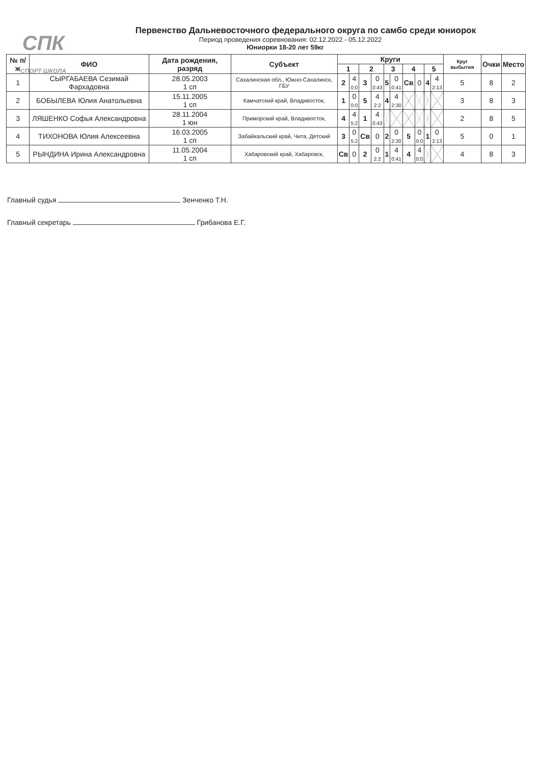СПК
СПОРТ ШКОЛА
Первенство Дальневосточного федерального округа по самбо среди юниорок
Период проведения соревнования: 02.12.2022 - 05.12.2022
Юниорки 18-20 лет 59кг
| № п/ж | ФИО | Дата рождения, разряд | Субъект | Круги | | | | | | | | | | Круг выбытия | Очки | Место |
| --- | --- | --- | --- | --- | --- | --- | --- | --- | --- | --- | --- | --- | --- | --- | --- | --- |
| | | | | 1 | | 2 | | 3 | | 4 | | 5 | | | | |
| 1 | СЫРГАБАЕВА Сезимай Фархадовна | 28.05.2003 1 сп | Сахалинская обл., Южно-Сахалинск, ГБУ | 2 | 4 0:0 | 3 | 0 0:43 | 5 | 0 0:41 | Св | 0 | 4 | 4 2:13 | 5 | 8 | 2 |
| 2 | БОБЫЛЕВА Юлия Анатольевна | 15.11.2005 1 сп | Камчатский край, Владивосток, | 1 | 0 0:0 | 5 | 4 2:2 | 4 | 4 2:30 | | | | | 3 | 8 | 3 |
| 3 | ЛЯШЕНКО Софья Александровна | 28.11.2004 1 юн | Приморский край, Владивосток, | 4 | 4 5:2 | 1 | 4 0:43 | | | | | | | 2 | 8 | 5 |
| 4 | ТИХОНОВА Юлия Алексеевна | 16.03.2005 1 сп | Забайкальский край, Чита, Детский | 3 | 0 5:2 | Св | 0 | 2 | 0 2:30 | 5 | 0 0:0 | 1 | 0 2:13 | 5 | 0 | 1 |
| 5 | РЫНДИНА Ирина Александровна | 11.05.2004 1 сп | Хабаровский край, Хабаровск, | Св | 0 | 2 | 0 2:2 | 1 | 4 0:41 | 4 | 4 0:0 | | | 4 | 8 | 3 |
Главный судья Зенченко Т.Н.
Главный секретарь Грибанова Е.Г.